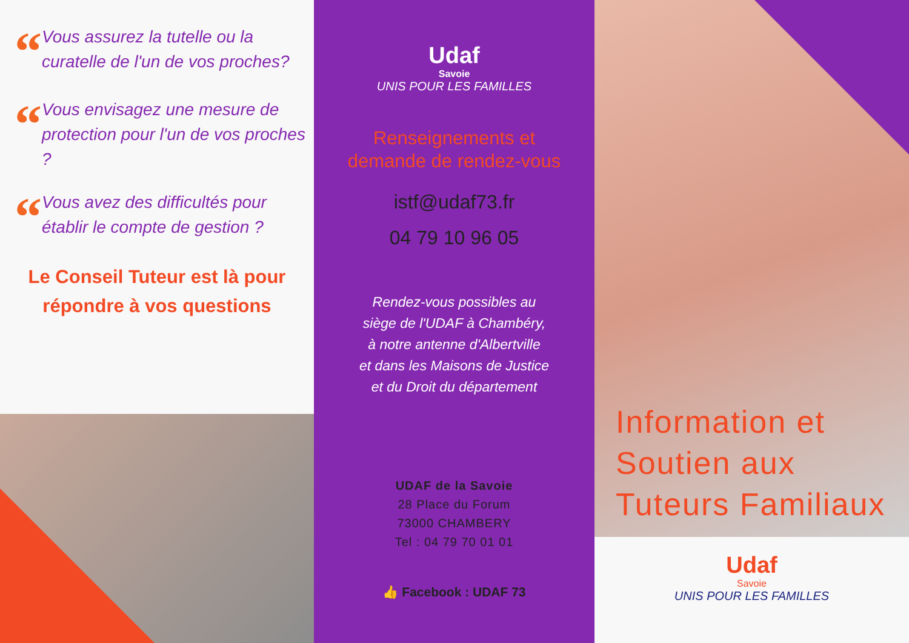“
Vous assurez la tutelle ou la curatelle de l'un de vos proches?
“
Vous envisagez une mesure de protection pour l'un de vos proches ?
“
Vous avez des difficultés pour établir le compte de gestion ?
Le Conseil Tuteur est là pour
répondre à vos questions
Udaf
Savoie
UNIS POUR LES FAMILLES
Renseignements et
demande de rendez-vous
istf@udaf73.fr
04 79 10 96 05
Rendez-vous possibles au
siège de l'UDAF à Chambéry,
à notre antenne d'Albertville
et dans les Maisons de Justice
et du Droit du département
UDAF de la Savoie
28 Place du Forum
73000 CHAMBERY
Tel : 04 79 70 01 01
👍 Facebook : UDAF 73
Information et
Soutien aux
Tuteurs Familiaux
Udaf
Savoie
UNIS POUR LES FAMILLES